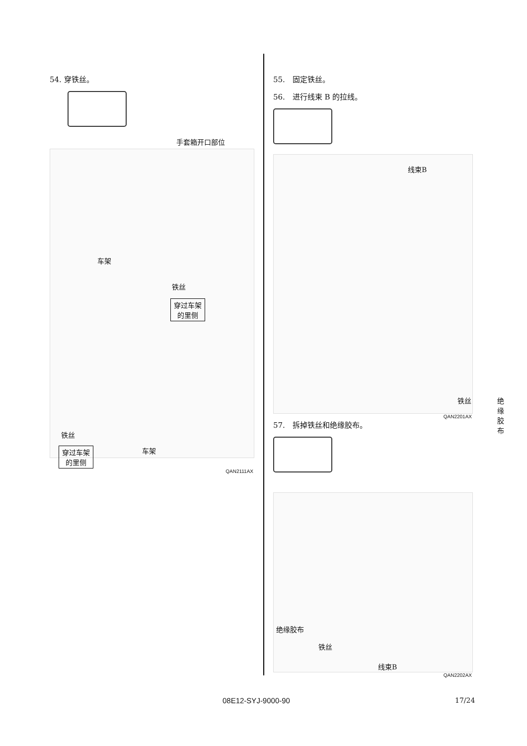54. 穿铁丝。
手套箱开口部位
车架
铁丝
穿过车架
的里侧
铁丝
车架
穿过车架
的里侧
QAN2111AX
55.　固定铁丝。
56.　进行线束 B 的拉线。
线束B
铁丝 绝缘胶布
QAN2201AX
57.　拆掉铁丝和绝缘胶布。
绝缘胶布
铁丝
线束B
QAN2202AX
08E12-SYJ-9000-90 17/24